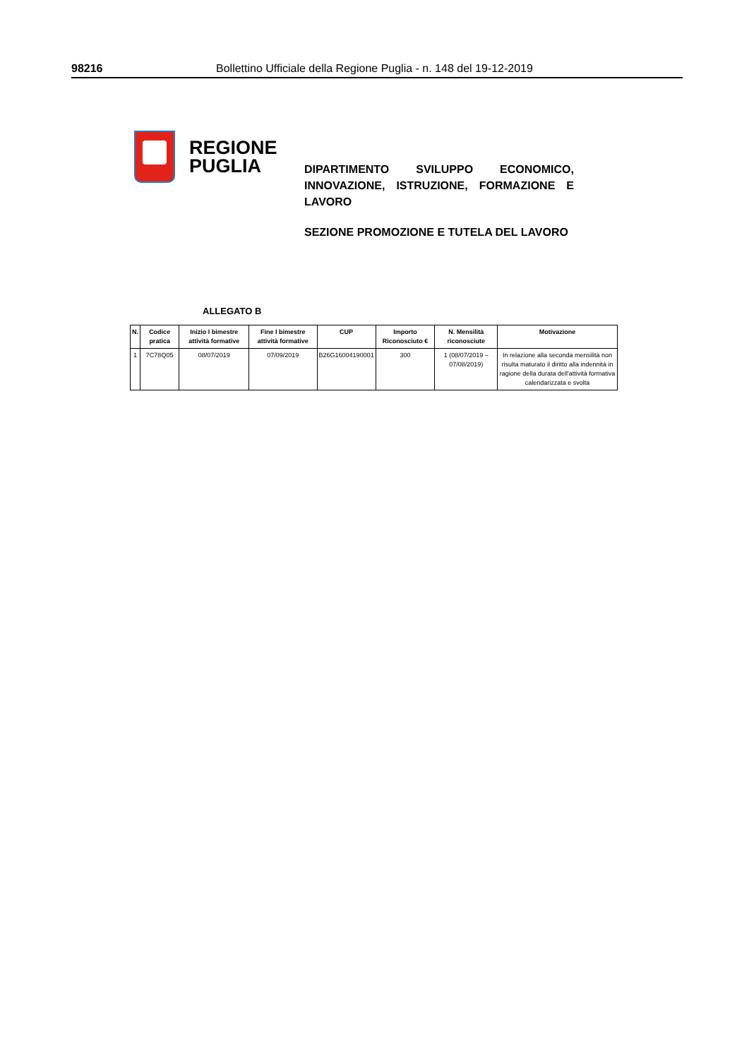98216 Bollettino Ufficiale della Regione Puglia - n. 148 del 19-12-2019
REGIONE
PUGLIA
DIPARTIMENTO SVILUPPO ECONOMICO, INNOVAZIONE, ISTRUZIONE, FORMAZIONE E LAVORO
SEZIONE PROMOZIONE E TUTELA DEL LAVORO
ALLEGATO B
| N. | Codice pratica | Inizio I bimestre attività formative | Fine I bimestre attività formative | CUP | Importo Riconosciuto € | N. Mensilità riconosciute | Motivazione |
| --- | --- | --- | --- | --- | --- | --- | --- |
| 1 | 7C78Q05 | 08/07/2019 | 07/09/2019 | B26G16004190001 | 300 | 1 (08/07/2019 – 07/08/2019) | In relazione alla seconda mensilità non risulta maturato il diritto alla indennità in ragione della durata dell'attività formativa calendarizzata e svolta |